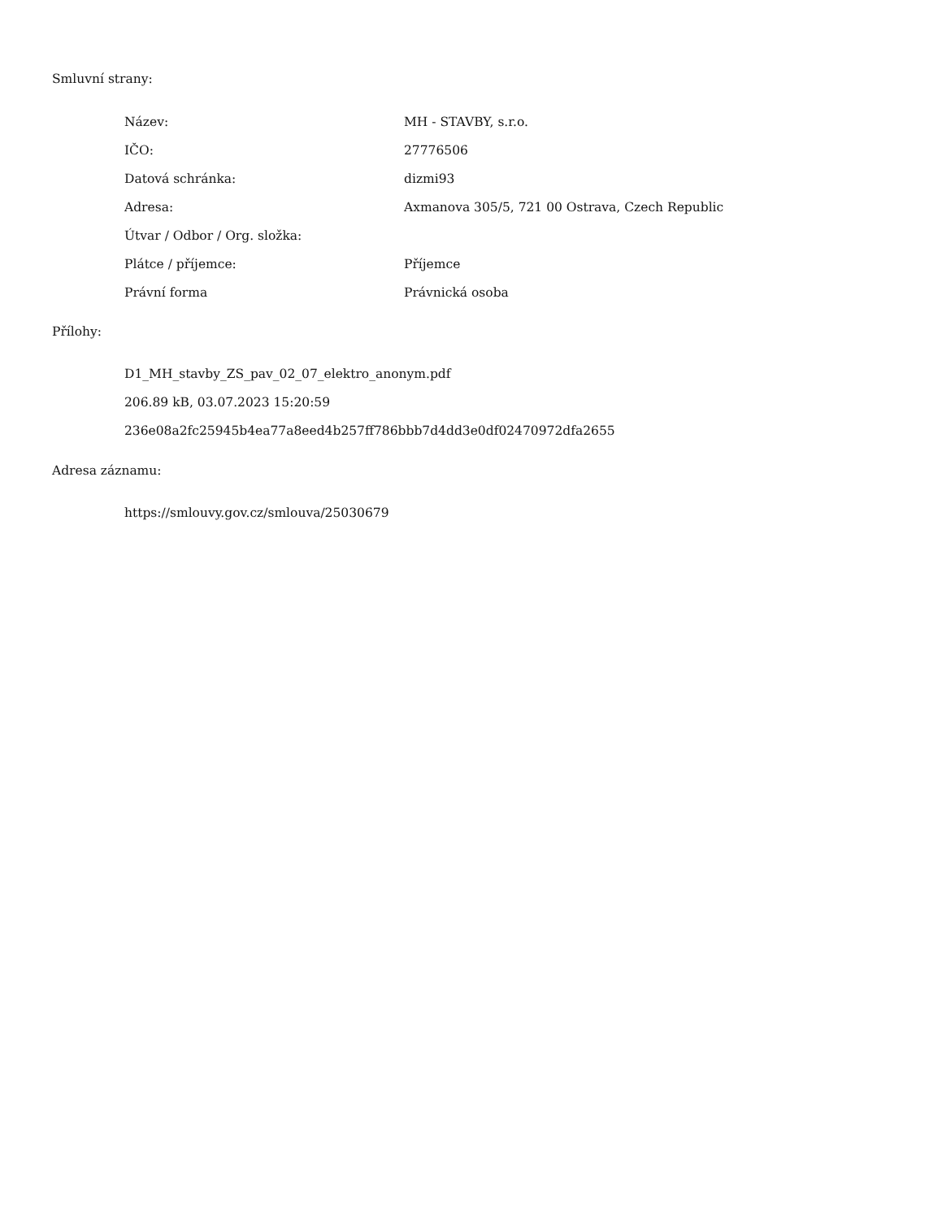Smluvní strany:
| Název: | MH - STAVBY, s.r.o. |
| IČO: | 27776506 |
| Datová schránka: | dizmi93 |
| Adresa: | Axmanova 305/5, 721 00 Ostrava, Czech Republic |
| Útvar / Odbor / Org. složka: | |
| Plátce / příjemce: | Příjemce |
| Právní forma | Právnická osoba |
Přílohy:
D1_MH_stavby_ZS_pav_02_07_elektro_anonym.pdf
206.89 kB, 03.07.2023 15:20:59
236e08a2fc25945b4ea77a8eed4b257ff786bbb7d4dd3e0df02470972dfa2655
Adresa záznamu:
https://smlouvy.gov.cz/smlouva/25030679